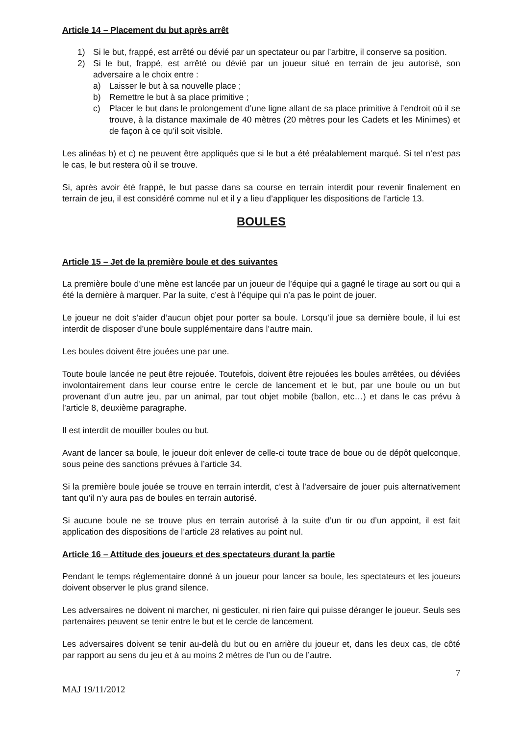Article 14 – Placement du but après arrêt
1) Si le but, frappé, est arrêté ou dévié par un spectateur ou par l’arbitre, il conserve sa position.
2) Si le but, frappé, est arrêté ou dévié par un joueur situé en terrain de jeu autorisé, son adversaire a le choix entre :
a) Laisser le but à sa nouvelle place ;
b) Remettre le but à sa place primitive ;
c) Placer le but dans le prolongement d’une ligne allant de sa place primitive à l’endroit où il se trouve, à la distance maximale de 40 mètres (20 mètres pour les Cadets et les Minimes) et de façon à ce qu’il soit visible.
Les alinéas b) et c) ne peuvent être appliqués que si le but a été préalablement marqué. Si tel n’est pas le cas, le but restera où il se trouve.
Si, après avoir été frappé, le but passe dans sa course en terrain interdit pour revenir finalement en terrain de jeu, il est considéré comme nul et il y a lieu d’appliquer les dispositions de l’article 13.
BOULES
Article 15 – Jet de la première boule et des suivantes
La première boule d’une mène est lancée par un joueur de l’équipe qui a gagné le tirage au sort ou qui a été la dernière à marquer. Par la suite, c’est à l’équipe qui n’a pas le point de jouer.
Le joueur ne doit s’aider d’aucun objet pour porter sa boule. Lorsqu’il joue sa dernière boule, il lui est interdit de disposer d’une boule supplémentaire dans l’autre main.
Les boules doivent être jouées une par une.
Toute boule lancée ne peut être rejouée. Toutefois, doivent être rejouées les boules arrêtées, ou déviées involontairement dans leur course entre le cercle de lancement et le but, par une boule ou un but provenant d’un autre jeu, par un animal, par tout objet mobile (ballon, etc…) et dans le cas prévu à l’article 8, deuxième paragraphe.
Il est interdit de mouiller boules ou but.
Avant de lancer sa boule, le joueur doit enlever de celle-ci toute trace de boue ou de dépôt quelconque, sous peine des sanctions prévues à l’article 34.
Si la première boule jouée se trouve en terrain interdit, c’est à l’adversaire de jouer puis alternativement tant qu’il n’y aura pas de boules en terrain autorisé.
Si aucune boule ne se trouve plus en terrain autorisé à la suite d’un tir ou d’un appoint, il est fait application des dispositions de l’article 28 relatives au point nul.
Article 16 – Attitude des joueurs et des spectateurs durant la partie
Pendant le temps réglementaire donné à un joueur pour lancer sa boule, les spectateurs et les joueurs doivent observer le plus grand silence.
Les adversaires ne doivent ni marcher, ni gesticuler, ni rien faire qui puisse déranger le joueur. Seuls ses partenaires peuvent se tenir entre le but et le cercle de lancement.
Les adversaires doivent se tenir au-delà du but ou en arrière du joueur et, dans les deux cas, de côté par rapport au sens du jeu et à au moins 2 mètres de l’un ou de l’autre.
7
MAJ 19/11/2012